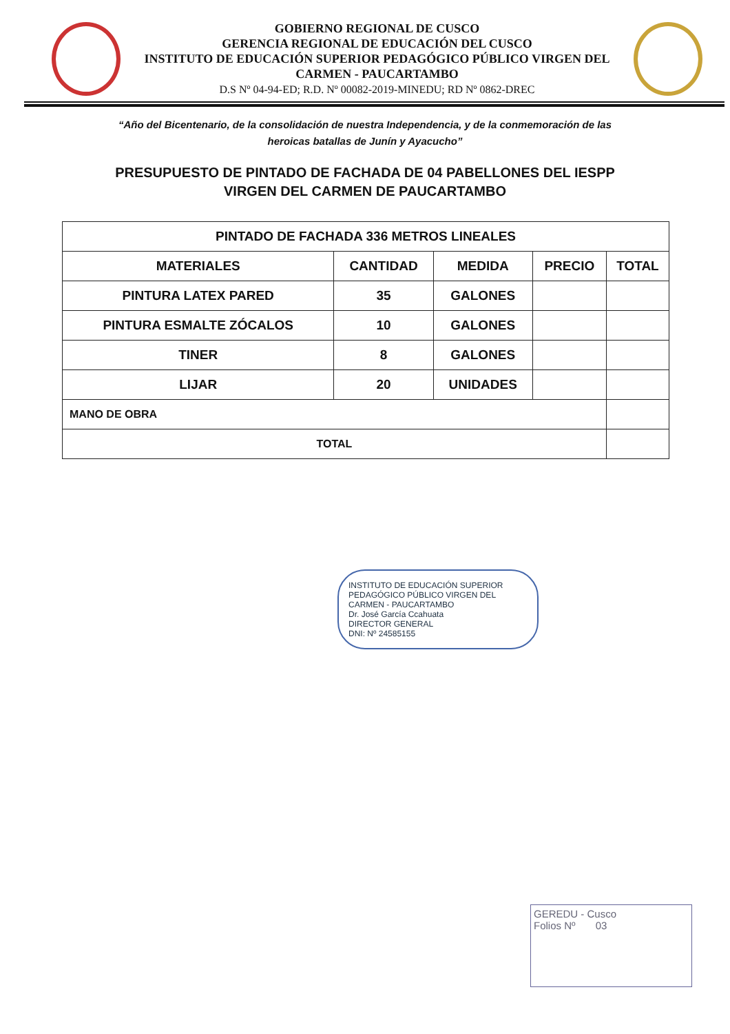GOBIERNO REGIONAL DE CUSCO
GERENCIA REGIONAL DE EDUCACIÓN DEL CUSCO
INSTITUTO DE EDUCACIÓN SUPERIOR PEDAGÓGICO PÚBLICO VIRGEN DEL CARMEN - PAUCARTAMBO
D.S Nº 04-94-ED; R.D. Nº 00082-2019-MINEDU; RD Nº 0862-DREC
“Año del Bicentenario, de la consolidación de nuestra Independencia, y de la conmemoración de las heroicas batallas de Junín y Ayacucho”
PRESUPUESTO DE PINTADO DE FACHADA DE 04 PABELLONES DEL IESPP VIRGEN DEL CARMEN DE PAUCARTAMBO
| PINTADO DE FACHADA 336 METROS LINEALES | | | | |
| --- | --- | --- | --- | --- |
| MATERIALES | CANTIDAD | MEDIDA | PRECIO | TOTAL |
| PINTURA LATEX PARED | 35 | GALONES | | |
| PINTURA ESMALTE ZÓCALOS | 10 | GALONES | | |
| TINER | 8 | GALONES | | |
| LIJAR | 20 | UNIDADES | | |
| MANO DE OBRA | | | | |
| TOTAL | | | | |
INSTITUTO DE EDUCACIÓN SUPERIOR PEDAGÓGICO PÚBLICO VIRGEN DEL CARMEN - PAUCARTAMBO
Dr. José García Ccahuata
DIRECTOR GENERAL
DNI: Nº 24585155
GEREDU - Cusco
Folios Nº 03